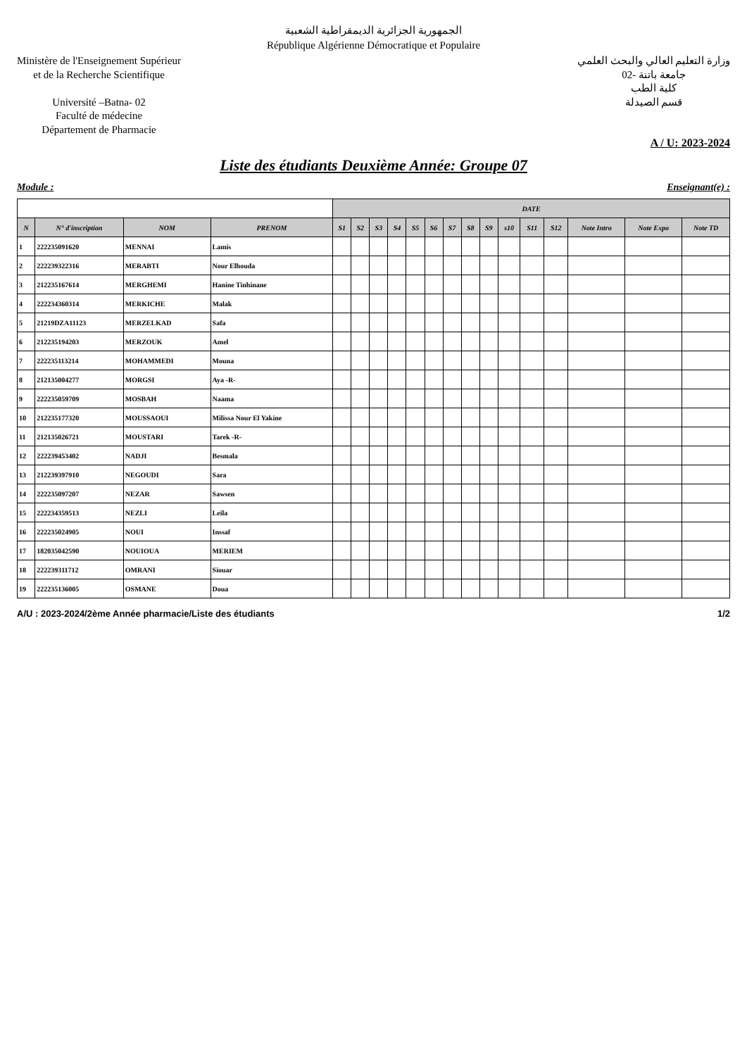الجمهورية الجزائرية الديمقراطية الشعبية
République Algérienne Démocratique et Populaire
Ministère de l'Enseignement Supérieur
et de la Recherche Scientifique
Université –Batna- 02
Faculté de médecine
Département de Pharmacie
وزارة التعليم العالي والبحث العلمي
جامعة باتنة -02
كلية الطب
قسم الصيدلة
A / U: 2023-2024
Liste des étudiants Deuxième Année: Groupe 07
Module : Enseignant(e) :
| | | | | DATE | | | | | | | | | | | | | | |
| N | N° d'inscription | NOM | PRENOM | S1 | S2 | S3 | S4 | S5 | S6 | S7 | S8 | S9 | s10 | S11 | S12 | Note Intro | Note Expo | Note TD |
| 1 | 222235091620 | MENNAI | Lamis | | | | | | | | | | | | | | | |
| 2 | 222239322316 | MERABTI | Nour Elhouda | | | | | | | | | | | | | | | |
| 3 | 212235167614 | MERGHEMI | Hanine Tinhinane | | | | | | | | | | | | | | | |
| 4 | 222234360314 | MERKICHE | Malak | | | | | | | | | | | | | | | |
| 5 | 21219DZA11123 | MERZELKAD | Safa | | | | | | | | | | | | | | | |
| 6 | 212235194203 | MERZOUK | Amel | | | | | | | | | | | | | | | |
| 7 | 222235113214 | MOHAMMEDI | Mouna | | | | | | | | | | | | | | | |
| 8 | 212135004277 | MORGSI | Aya -R- | | | | | | | | | | | | | | | |
| 9 | 222235059709 | MOSBAH | Naama | | | | | | | | | | | | | | | |
| 10 | 212235177320 | MOUSSAOUI | Milissa Nour El Yakine | | | | | | | | | | | | | | | |
| 11 | 212135026721 | MOUSTARI | Tarek -R- | | | | | | | | | | | | | | | |
| 12 | 222239453402 | NADJI | Besmala | | | | | | | | | | | | | | | |
| 13 | 212239397910 | NEGOUDI | Sara | | | | | | | | | | | | | | | |
| 14 | 222235097207 | NEZAR | Sawsen | | | | | | | | | | | | | | | |
| 15 | 222234359513 | NEZLI | Leila | | | | | | | | | | | | | | | |
| 16 | 222235024905 | NOUI | Inssaf | | | | | | | | | | | | | | | |
| 17 | 182035042590 | NOUIOUA | MERIEM | | | | | | | | | | | | | | | |
| 18 | 222239311712 | OMRANI | Siouar | | | | | | | | | | | | | | | |
| 19 | 222235136005 | OSMANE | Doua | | | | | | | | | | | | | | | |
A/U : 2023-2024/2ème Année pharmacie/Liste des étudiants 1/2